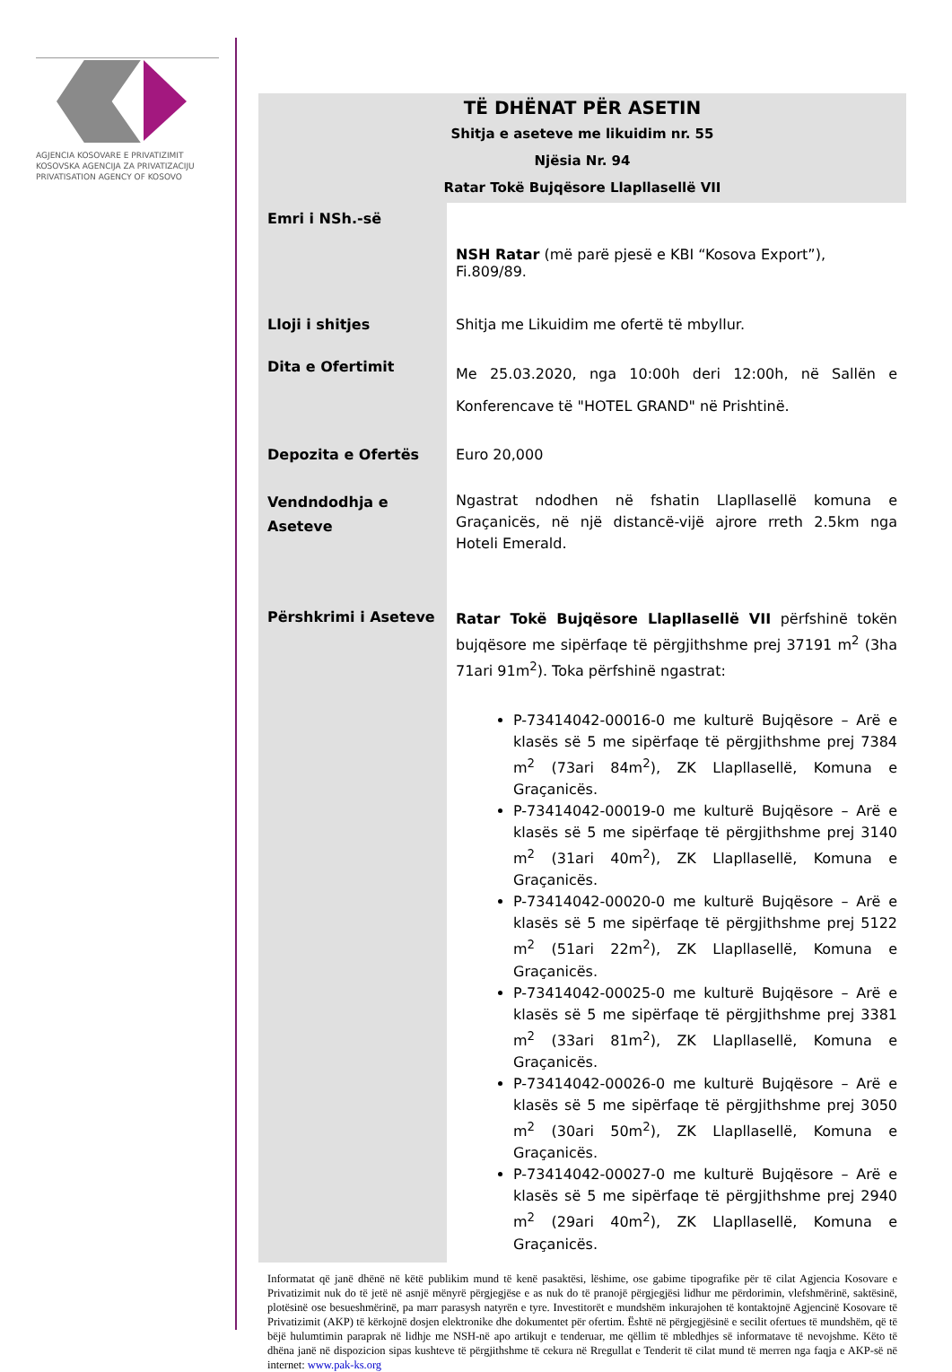AGJENCIA KOSOVARE E PRIVATIZIMIT
KOSOVSKA AGENCIJA ZA PRIVATIZACIJU
PRIVATISATION AGENCY OF KOSOVO
TË DHËNAT PËR ASETIN
Shitja e aseteve me likuidim nr. 55
Njësia Nr. 94
Ratar Tokë Bujqësore Llapllasellë VII
| Emri i NSh.-së | NSH Ratar (më parë pjesë e KBI “Kosova Export”), Fi.809/89. |
| Lloji i shitjes | Shitja me Likuidim me ofertë të mbyllur. |
| Dita e Ofertimit | Me 25.03.2020, nga 10:00h deri 12:00h, në Sallën e Konferencave të "HOTEL GRAND" në Prishtinë. |
| Depozita e Ofertës | Euro 20,000 |
| Vendndodhja e Aseteve | Ngastrat ndodhen në fshatin Llapllasellë komuna e Graçanicës, në një distancë-vijë ajrore rreth 2.5km nga Hoteli Emerald. |
| Përshkrimi i Aseteve | Ratar Tokë Bujqësore Llapllasellë VII përfshinë tokën bujqësore me sipërfaqe të përgjithshme prej 37191 m<sup>2</sup> (3ha 71ari 91m<sup>2</sup>). Toka përfshinë ngastrat: P-73414042-00016-0 me kulturë Bujqësore – Arë e klasës së 5 me sipërfaqe të përgjithshme prej 7384 m<sup>2</sup> (73ari 84m<sup>2</sup>), ZK Llapllasellë, Komuna e Graçanicës. P-73414042-00019-0 me kulturë Bujqësore – Arë e klasës së 5 me sipërfaqe të përgjithshme prej 3140 m<sup>2</sup> (31ari 40m<sup>2</sup>), ZK Llapllasellë, Komuna e Graçanicës. P-73414042-00020-0 me kulturë Bujqësore – Arë e klasës së 5 me sipërfaqe të përgjithshme prej 5122 m<sup>2</sup> (51ari 22m<sup>2</sup>), ZK Llapllasellë, Komuna e Graçanicës. P-73414042-00025-0 me kulturë Bujqësore – Arë e klasës së 5 me sipërfaqe të përgjithshme prej 3381 m<sup>2</sup> (33ari 81m<sup>2</sup>), ZK Llapllasellë, Komuna e Graçanicës. P-73414042-00026-0 me kulturë Bujqësore – Arë e klasës së 5 me sipërfaqe të përgjithshme prej 3050 m<sup>2</sup> (30ari 50m<sup>2</sup>), ZK Llapllasellë, Komuna e Graçanicës. P-73414042-00027-0 me kulturë Bujqësore – Arë e klasës së 5 me sipërfaqe të përgjithshme prej 2940 m<sup>2</sup> (29ari 40m<sup>2</sup>), ZK Llapllasellë, Komuna e Graçanicës. |
Informatat që janë dhënë në këtë publikim mund të kenë pasaktësi, lëshime, ose gabime tipografike për të cilat Agjencia Kosovare e Privatizimit nuk do të jetë në asnjë mënyrë përgjegjëse e as nuk do të pranojë përgjegjësi lidhur me përdorimin, vlefshmërinë, saktësinë, plotësinë ose besueshmërinë, pa marr parasysh natyrën e tyre. Investitorët e mundshëm inkurajohen të kontaktojnë Agjencinë Kosovare të Privatizimit (AKP) të kërkojnë dosjen elektronike dhe dokumentet për ofertim. Është në përgjegjësinë e secilit ofertues të mundshëm, që të bëjë hulumtimin paraprak në lidhje me NSH-në apo artikujt e tenderuar, me qëllim të mbledhjes së informatave të nevojshme. Këto të dhëna janë në dispozicion sipas kushteve të përgjithshme të cekura në Rregullat e Tenderit të cilat mund të merren nga faqja e AKP-së në internet: www.pak-ks.org